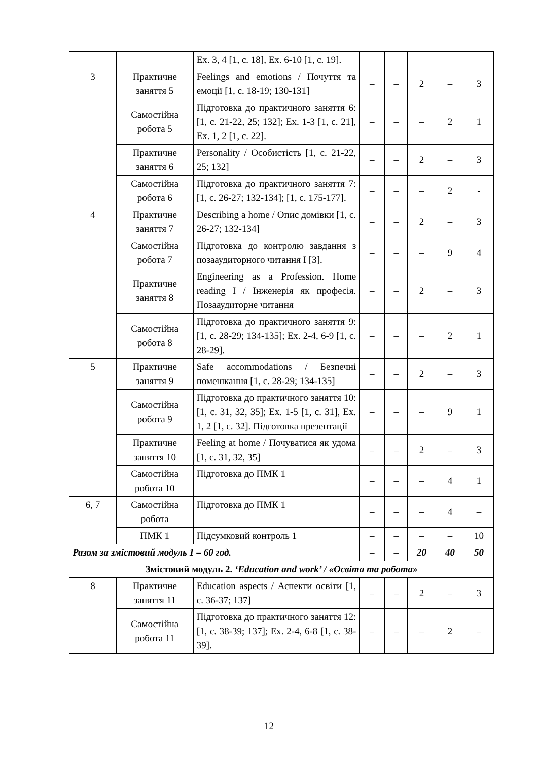| | | Ex. 3, 4 [1, c. 18], Ex. 6-10 [1, c. 19]. | | | | | |
| 3 | Практичне заняття 5 | Feelings and emotions / Почуття та емоції [1, c. 18-19; 130-131] | – | – | 2 | – | 3 |
| | Самостійна робота 5 | Підготовка до практичного заняття 6: [1, c. 21-22, 25; 132]; Ex. 1-3 [1, c. 21], Ex. 1, 2 [1, c. 22]. | – | – | – | 2 | 1 |
| | Практичне заняття 6 | Personality / Особистість [1, c. 21-22, 25; 132] | – | – | 2 | – | 3 |
| | Самостійна робота 6 | Підготовка до практичного заняття 7: [1, c. 26-27; 132-134]; [1, c. 175-177]. | – | – | – | 2 | - |
| 4 | Практичне заняття 7 | Describing a home / Опис домівки [1, c. 26-27; 132-134] | – | – | 2 | – | 3 |
| | Самостійна робота 7 | Підготовка до контролю завдання з позааудиторного читання I [3]. | – | – | – | 9 | 4 |
| | Практичне заняття 8 | Engineering as a Profession. Home reading I / Інженерія як професія. Позааудиторне читання | – | – | 2 | – | 3 |
| | Самостійна робота 8 | Підготовка до практичного заняття 9: [1, c. 28-29; 134-135]; Ex. 2-4, 6-9 [1, c. 28-29]. | – | – | – | 2 | 1 |
| 5 | Практичне заняття 9 | Safe accommodations / Безпечні помешкання [1, c. 28-29; 134-135] | – | – | 2 | – | 3 |
| | Самостійна робота 9 | Підготовка до практичного заняття 10: [1, c. 31, 32, 35]; Ex. 1-5 [1, c. 31], Ex. 1, 2 [1, c. 32]. Підготовка презентації | – | – | – | 9 | 1 |
| | Практичне заняття 10 | Feeling at home / Почуватися як удома [1, c. 31, 32, 35] | – | – | 2 | – | 3 |
| | Самостійна робота 10 | Підготовка до ПМК 1 | – | – | – | 4 | 1 |
| 6, 7 | Самостійна робота | Підготовка до ПМК 1 | – | – | – | 4 | – |
| | ПМК 1 | Підсумковий контроль 1 | – | – | – | – | 10 |
| Разом за змістовий модуль 1 – 60 год. | | | – | – | 20 | 40 | 50 |
| Змістовий модуль 2. ‘Education and work’ / «Освіта та робота» | | | | | | | |
| 8 | Практичне заняття 11 | Education aspects / Аспекти освіти [1, c. 36-37; 137] | – | – | 2 | – | 3 |
| | Самостійна робота 11 | Підготовка до практичного заняття 12: [1, c. 38-39; 137]; Ex. 2-4, 6-8 [1, c. 38-39]. | – | – | – | 2 | – |
12